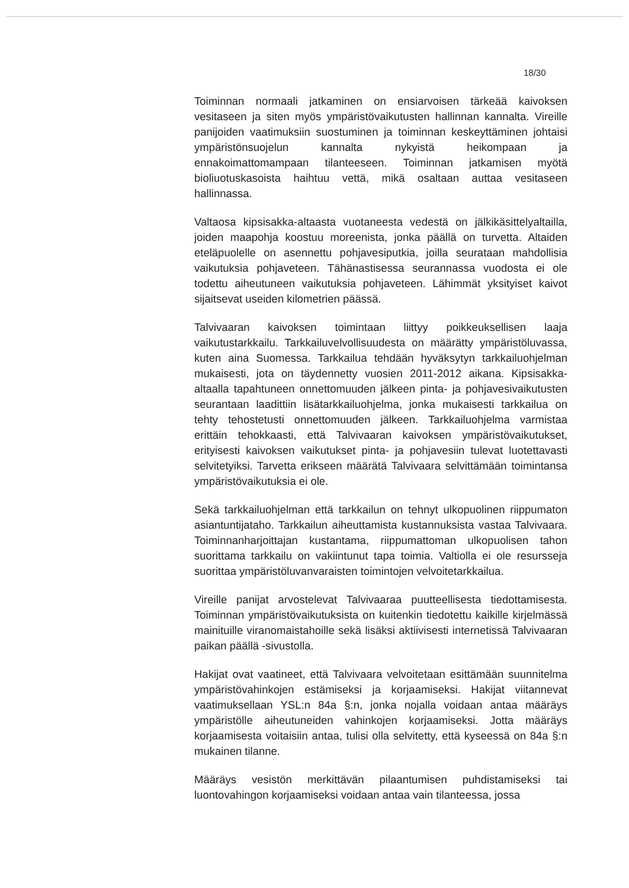18/30
Toiminnan normaali jatkaminen on ensiarvoisen tärkeää kaivoksen vesitaseen ja siten myös ympäristövaikutusten hallinnan kannalta. Vireille panijoiden vaatimuksiin suostuminen ja toiminnan keskeyttäminen johtaisi ympäristönsuojelun kannalta nykyistä heikompaan ja ennakoimattomampaan tilanteeseen. Toiminnan jatkamisen myötä bioliuotuskasoista haihtuu vettä, mikä osaltaan auttaa vesitaseen hallinnassa.
Valtaosa kipsisakka-altaasta vuotaneesta vedestä on jälkikäsittelyaltailla, joiden maapohja koostuu moreenista, jonka päällä on turvetta. Altaiden eteläpuolelle on asennettu pohjavesiputkia, joilla seurataan mahdollisia vaikutuksia pohjaveteen. Tähänastisessa seurannassa vuodosta ei ole todettu aiheutuneen vaikutuksia pohjaveteen. Lähimmät yksityiset kaivot sijaitsevat useiden kilometrien päässä.
Talvivaaran kaivoksen toimintaan liittyy poikkeuksellisen laaja vaikutustarkkailu. Tarkkailuvelvollisuudesta on määrätty ympäristöluvassa, kuten aina Suomessa. Tarkkailua tehdään hyväksytyn tarkkailuohjelman mukaisesti, jota on täydennetty vuosien 2011-2012 aikana. Kipsisakka-altaalla tapahtuneen onnettomuuden jälkeen pinta- ja pohjavesivaikutusten seurantaan laadittiin lisätarkkailuohjelma, jonka mukaisesti tarkkailua on tehty tehostetusti onnettomuuden jälkeen. Tarkkailuohjelma varmistaa erittäin tehokkaasti, että Talvivaaran kaivoksen ympäristövaikutukset, erityisesti kaivoksen vaikutukset pinta- ja pohjavesiin tulevat luotettavasti selvitetyiksi. Tarvetta erikseen määrätä Talvivaara selvittämään toimintansa ympäristövaikutuksia ei ole.
Sekä tarkkailuohjelman että tarkkailun on tehnyt ulkopuolinen riippumaton asiantuntijataho. Tarkkailun aiheuttamista kustannuksista vastaa Talvivaara. Toiminnanharjoittajan kustantama, riippumattoman ulkopuolisen tahon suorittama tarkkailu on vakiintunut tapa toimia. Valtiolla ei ole resursseja suorittaa ympäristöluvanvaraisten toimintojen velvoitetarkkailua.
Vireille panijat arvostelevat Talvivaaraa puutteellisesta tiedottamisesta. Toiminnan ympäristövaikutuksista on kuitenkin tiedotettu kaikille kirjelmässä mainituille viranomaistahoille sekä lisäksi aktiivisesti internetissä Talvivaaran paikan päällä -sivustolla.
Hakijat ovat vaatineet, että Talvivaara velvoitetaan esittämään suunnitelma ympäristövahinkojen estämiseksi ja korjaamiseksi. Hakijat viitannevat vaatimuksellaan YSL:n 84a §:n, jonka nojalla voidaan antaa määräys ympäristölle aiheutuneiden vahinkojen korjaamiseksi. Jotta määräys korjaamisesta voitaisiin antaa, tulisi olla selvitetty, että kyseessä on 84a §:n mukainen tilanne.
Määräys vesistön merkittävän pilaantumisen puhdistamiseksi tai luontovahingon korjaamiseksi voidaan antaa vain tilanteessa, jossa